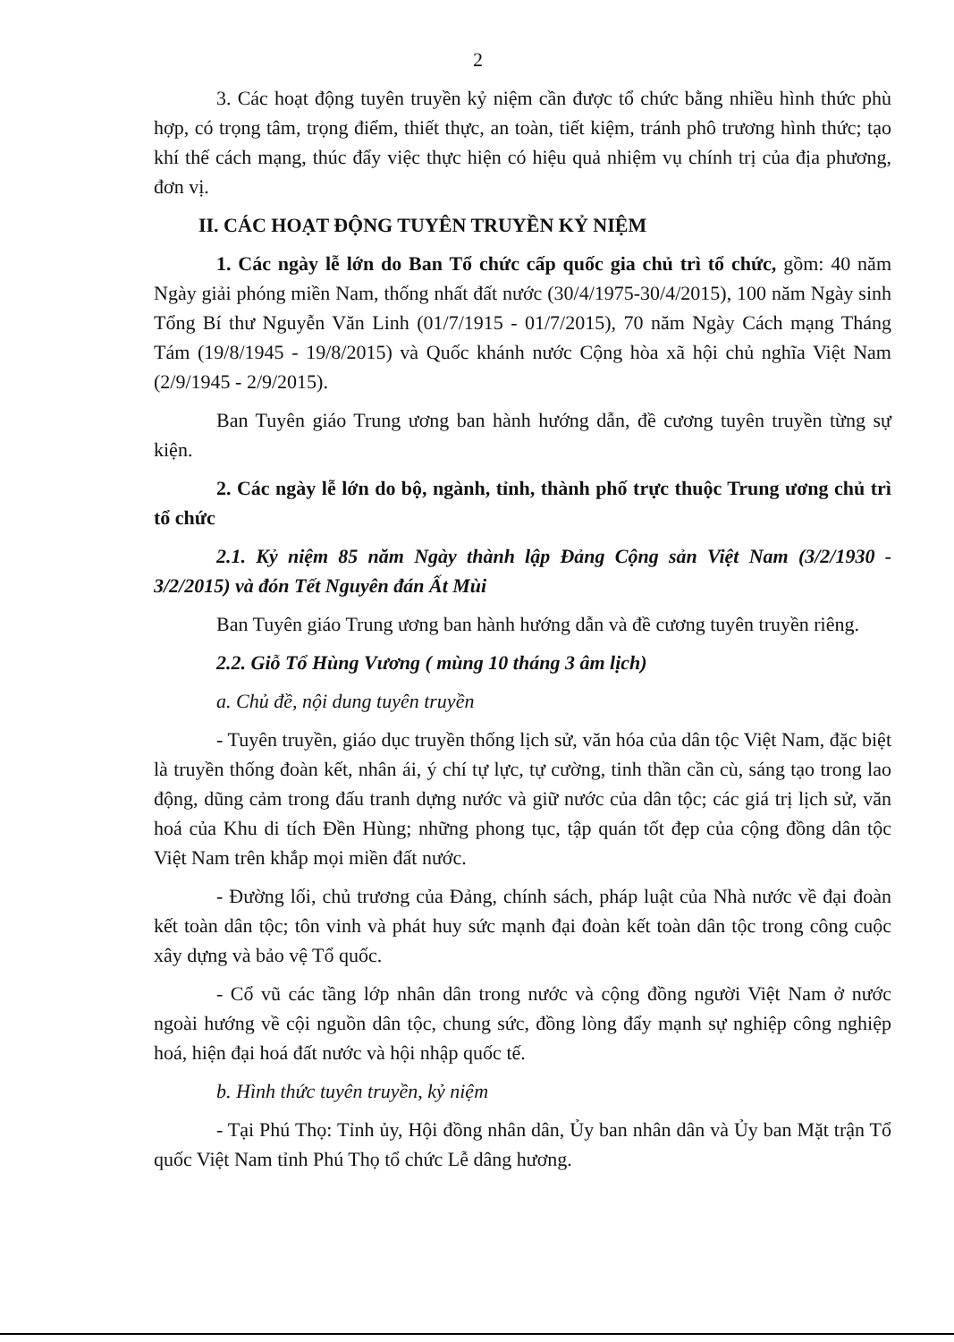2
3. Các hoạt động tuyên truyền kỷ niệm cần được tổ chức bằng nhiều hình thức phù hợp, có trọng tâm, trọng điểm, thiết thực, an toàn, tiết kiệm, tránh phô trương hình thức; tạo khí thế cách mạng, thúc đẩy việc thực hiện có hiệu quả nhiệm vụ chính trị của địa phương, đơn vị.
II. CÁC HOẠT ĐỘNG TUYÊN TRUYỀN KỶ NIỆM
1. Các ngày lễ lớn do Ban Tổ chức cấp quốc gia chủ trì tổ chức, gồm: 40 năm Ngày giải phóng miền Nam, thống nhất đất nước (30/4/1975-30/4/2015), 100 năm Ngày sinh Tổng Bí thư Nguyễn Văn Linh (01/7/1915 - 01/7/2015), 70 năm Ngày Cách mạng Tháng Tám (19/8/1945 - 19/8/2015) và Quốc khánh nước Cộng hòa xã hội chủ nghĩa Việt Nam (2/9/1945 - 2/9/2015).
Ban Tuyên giáo Trung ương ban hành hướng dẫn, đề cương tuyên truyền từng sự kiện.
2. Các ngày lễ lớn do bộ, ngành, tỉnh, thành phố trực thuộc Trung ương chủ trì tổ chức
2.1. Kỷ niệm 85 năm Ngày thành lập Đảng Cộng sản Việt Nam (3/2/1930 - 3/2/2015) và đón Tết Nguyên đán Ất Mùi
Ban Tuyên giáo Trung ương ban hành hướng dẫn và đề cương tuyên truyền riêng.
2.2. Giỗ Tổ Hùng Vương ( mùng 10 tháng 3 âm lịch)
a. Chủ đề, nội dung tuyên truyền
- Tuyên truyền, giáo dục truyền thống lịch sử, văn hóa của dân tộc Việt Nam, đặc biệt là truyền thống đoàn kết, nhân ái, ý chí tự lực, tự cường, tinh thần cần cù, sáng tạo trong lao động, dũng cảm trong đấu tranh dựng nước và giữ nước của dân tộc; các giá trị lịch sử, văn hoá của Khu di tích Đền Hùng; những phong tục, tập quán tốt đẹp của cộng đồng dân tộc Việt Nam trên khắp mọi miền đất nước.
- Đường lối, chủ trương của Đảng, chính sách, pháp luật của Nhà nước về đại đoàn kết toàn dân tộc; tôn vinh và phát huy sức mạnh đại đoàn kết toàn dân tộc trong công cuộc xây dựng và bảo vệ Tổ quốc.
- Cổ vũ các tầng lớp nhân dân trong nước và cộng đồng người Việt Nam ở nước ngoài hướng về cội nguồn dân tộc, chung sức, đồng lòng đẩy mạnh sự nghiệp công nghiệp hoá, hiện đại hoá đất nước và hội nhập quốc tế.
b. Hình thức tuyên truyền, kỷ niệm
- Tại Phú Thọ: Tỉnh ủy, Hội đồng nhân dân, Ủy ban nhân dân và Ủy ban Mặt trận Tổ quốc Việt Nam tỉnh Phú Thọ tổ chức Lễ dâng hương.